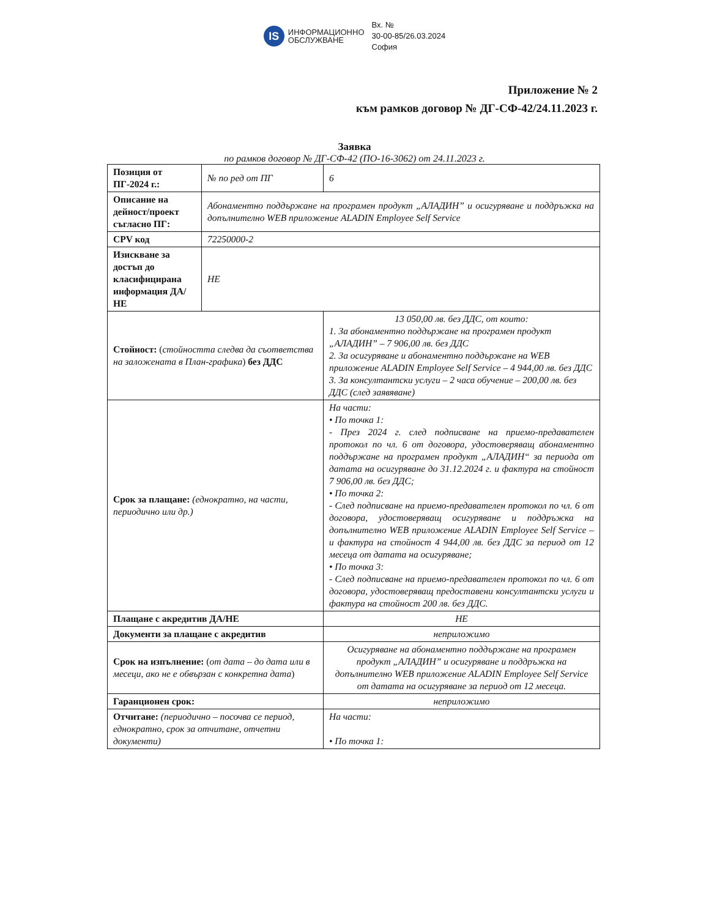IS
ИНФОРМАЦИОННО
ОБСЛУЖВАНЕ
Вх. №
30-00-85/26.03.2024
София
Приложение № 2
към рамков договор № ДГ-СФ-42/24.11.2023 г.
Заявка
по рамков договор № ДГ-СФ-42 (ПО-16-3062) от 24.11.2023 г.
| Позиция от ПГ-2024 г.: | № по ред от ПГ | 6 |
| Описание на дейност/проект съгласно ПГ: | Абонаментно поддържане на програмен продукт „АЛАДИН” и осигуряване и поддръжка на допълнително WEB приложение ALADIN Employee Self Service | |
| CPV код | 72250000-2 | |
| Изискване за достъп до класифицирана информация ДА/НЕ | НЕ | |
| Стойност: ( стойността следва да съответства на заложената в План-графика ) без ДДС | | 13 050,00 лв. без ДДС, от които: 1. За абонаментно поддържане на програмен продукт „АЛАДИН” – 7 906,00 лв. без ДДС 2. За осигуряване и абонаментно поддържане на WEB приложение ALADIN Employee Self Service – 4 944,00 лв. без ДДС 3. За консултантски услуги – 2 часа обучение – 200,00 лв. без ДДС (след заявяване) |
| Срок за плащане: (еднократно, на части, периодично или др.) | | На части: • По точка 1: - През 2024 г. след подписване на приемо-предавателен протокол по чл. 6 от договора, удостоверяващ абонаментно поддържане на програмен продукт „АЛАДИН“ за периода от датата на осигуряване до 31.12.2024 г. и фактура на стойност 7 906,00 лв. без ДДС; • По точка 2: - След подписване на приемо-предавателен протокол по чл. 6 от договора, удостоверяващ осигуряване и поддръжка на допълнително WEB приложение ALADIN Employee Self Service – и фактура на стойност 4 944,00 лв. без ДДС за период от 12 месеца от датата на осигуряване; • По точка 3: - След подписване на приемо-предавателен протокол по чл. 6 от договора, удостоверяващ предоставени консултантски услуги и фактура на стойност 200 лв. без ДДС. |
| Плащане с акредитив ДА/НЕ | | НЕ |
| Документи за плащане с акредитив | | неприложимо |
| Срок на изпълнение: ( от дата – до дата или в месеци, ако не е обвързан с конкретна дата ) | | Осигуряване на абонаментно поддържане на програмен продукт „АЛАДИН” и осигуряване и поддръжка на допълнително WEB приложение ALADIN Employee Self Service от датата на осигуряване за период от 12 месеца. |
| Гаранционен срок: | | неприложимо |
| Отчитане: (периодично – посочва се период, еднократно, срок за отчитане, отчетни документи) | | На части: • По точка 1: |